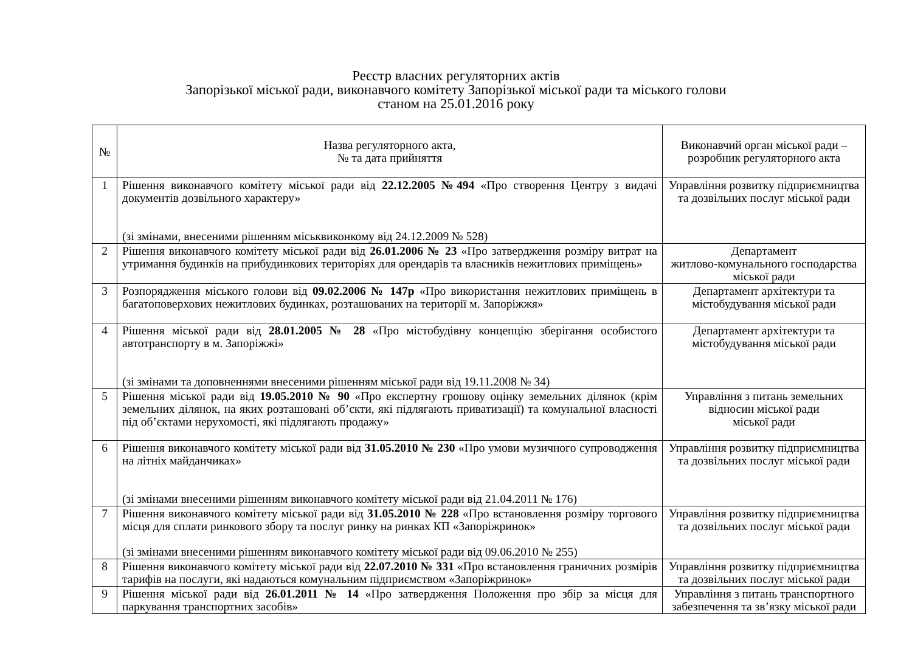Реєстр власних регуляторних актів
Запорізької міської ради, виконавчого комітету Запорізької міської ради та міського голови
станом на 25.01.2016 року
| № | Назва регуляторного акта, № та дата прийняття | Виконавчий орган міської ради – розробник регуляторного акта |
| --- | --- | --- |
| 1 | Рішення виконавчого комітету міської ради від 22.12.2005 №494 «Про створення Центру з видачі документів дозвільного характеру» (зі змінами, внесеними рішенням міськвиконкому від 24.12.2009 № 528) | Управління розвитку підприємництва та дозвільних послуг міської ради |
| 2 | Рішення виконавчого комітету міської ради від 26.01.2006 № 23 «Про затвердження розміру витрат на утримання будинків на прибудинкових територіях для орендарів та власників нежитлових приміщень» | Департамент житлово-комунального господарства міської ради |
| 3 | Розпорядження міського голови від 09.02.2006 № 147р «Про використання нежитлових приміщень в багатоповерхових нежитлових будинках, розташованих на території м. Запоріжжя» | Департамент архітектури та містобудування міської ради |
| 4 | Рішення міської ради від 28.01.2005 № 28 «Про містобудівну концепцію зберігання особистого автотранспорту в м. Запоріжжі» (зі змінами та доповненнями внесеними рішенням міської ради від 19.11.2008 № 34) | Департамент архітектури та містобудування міської ради |
| 5 | Рішення міської ради від 19.05.2010 № 90 «Про експертну грошову оцінку земельних ділянок (крім земельних ділянок, на яких розташовані об’єкти, які підлягають приватизації) та комунальної власності під об’єктами нерухомості, які підлягають продажу» | Управління з питань земельних відносин міської ради міської ради |
| 6 | Рішення виконавчого комітету міської ради від 31.05.2010 № 230 «Про умови музичного супроводження на літніх майданчиках» (зі змінами внесеними рішенням виконавчого комітету міської ради від 21.04.2011 № 176) | Управління розвитку підприємництва та дозвільних послуг міської ради |
| 7 | Рішення виконавчого комітету міської ради від 31.05.2010 № 228 «Про встановлення розміру торгового місця для сплати ринкового збору та послуг ринку на ринках КП «Запоріжринок» (зі змінами внесеними рішенням виконавчого комітету міської ради від 09.06.2010 № 255) | Управління розвитку підприємництва та дозвільних послуг міської ради |
| 8 | Рішення виконавчого комітету міської ради від 22.07.2010 № 331 «Про встановлення граничних розмірів тарифів на послуги, які надаються комунальним підприємством «Запоріжринок» | Управління розвитку підприємництва та дозвільних послуг міської ради |
| 9 | Рішення міської ради від 26.01.2011 № 14 «Про затвердження Положення про збір за місця для паркування транспортних засобів» | Управління з питань транспортного забезпечення та зв’язку міської ради |